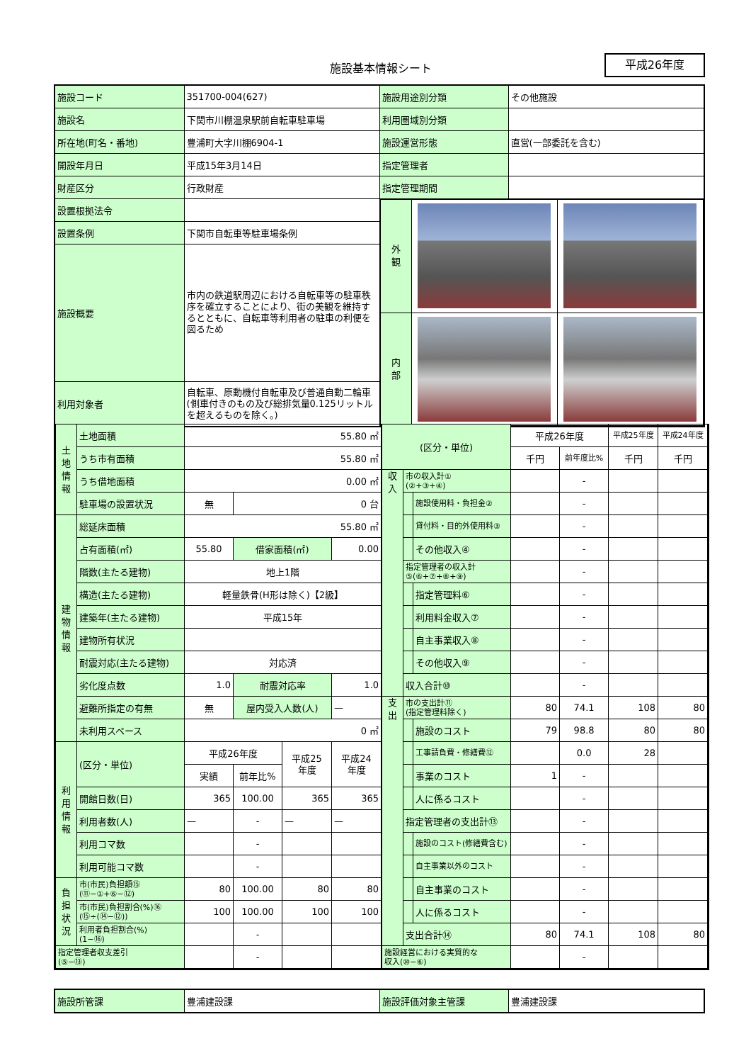施設基本情報シート 平成26年度
| 施設コード | 351700-004(627) | 施設用途別分類 | その他施設 |
| 施設名 | 下関市川棚温泉駅前自転車駐車場 | 利用圏域別分類 | |
| 所在地(町名・番地) | 豊浦町大字川棚6904-1 | 施設運営形態 | 直営(一部委託を含む) |
| 開設年月日 | 平成15年3月14日 | 指定管理者 | |
| 財産区分 | 行政財産 | 指定管理期間 | |
| 設置根拠法令 | | / 外 観 / / / / 内 部 / / / | |
| 設置条例 | 下関市自転車等駐車場条例 | | |
| 施設概要 | 市内の鉄道駅周辺における自転車等の駐車秩序を確立することにより、街の美観を維持するとともに、自転車等利用者の駐車の利便を図るため | | |
| 利用対象者 | 自転車、原動機付自転車及び普通自動二輪車(側車付きのもの及び総排気量0.125リットルを超えるものを除く。) | | |
| 土 地 情 報 | 土地面積 | 55.80 ㎡ | | | |
| | うち市有面積 | 55.80 ㎡ | | | |
| | うち借地面積 | 0.00 ㎡ | | | |
| | 駐車場の設置状況 | 無 | 0 台 | | |
| 建 物 情 報 | 総延床面積 | 55.80 ㎡ | | | |
| | 占有面積(㎡) | 55.80 | 借家面積(㎡) | | 0.00 |
| | 階数(主たる建物) | 地上1階 | | | |
| | 構造(主たる建物) | 軽量鉄骨(H形は除く)【2級】 | | | |
| | 建築年(主たる建物) | 平成15年 | | | |
| | 建物所有状況 | | | | |
| | 耐震対応(主たる建物) | 対応済 | | | |
| | 劣化度点数 | 1.0 | 耐震対応率 | | 1.0 |
| | 避難所指定の有無 | 無 | 屋内受入人数(人) | | — |
| | 未利用スペース | 0 ㎡ | | | |
| 利 用 情 報 | (区分・単位) | 平成26年度 | | 平成25 年度 | 平成24 年度 |
| | | 実績 | 前年比% | | |
| | 開館日数(日) | 365 | 100.00 | 365 | 365 |
| | 利用者数(人) | — | - | — | — |
| | 利用コマ数 | | - | | |
| | 利用可能コマ数 | | - | | |
| 負 担 状 況 | 市(市民)負担額⑮ (⑪−①+⑥−⑫) | 80 | 100.00 | 80 | 80 |
| | 市(市民)負担割合(%)⑯ (⑮÷(⑭−⑫)) | 100 | 100.00 | 100 | 100 |
| | 利用者負担割合(%) (1−⑯) | | - | | |
| 指定管理者収支差引 (⑤−⑬) | | | - | | |
| (区分・単位) | | | 平成26年度 | | 平成25年度 | 平成24年度 |
| | | | 千円 | 前年度比% | 千円 | 千円 |
| 収 入 | 市の収入計① (②+③+④) | | | - | | |
| | | 施設使用料・負担金② | | - | | |
| | | 貸付料・目的外使用料③ | | - | | |
| | | その他収入④ | | - | | |
| | 指定管理者の収入計 ⑤(⑥+⑦+⑧+⑨) | | | - | | |
| | | 指定管理料⑥ | | - | | |
| | | 利用料金収入⑦ | | - | | |
| | | 自主事業収入⑧ | | - | | |
| | | その他収入⑨ | | - | | |
| | 収入合計⑩ | | | - | | |
| 支 出 | 市の支出計⑪ (指定管理料除く) | | 80 | 74.1 | 108 | 80 |
| | | 施設のコスト | 79 | 98.8 | 80 | 80 |
| | | 工事請負費・修繕費⑫ | | 0.0 | 28 | |
| | | 事業のコスト | 1 | - | | |
| | | 人に係るコスト | | - | | |
| | 指定管理者の支出計⑬ | | | - | | |
| | | 施設のコスト(修繕費含む) | | - | | |
| | | 自主事業以外のコスト | | - | | |
| | | 自主事業のコスト | | - | | |
| | | 人に係るコスト | | - | | |
| | 支出合計⑭ | | 80 | 74.1 | 108 | 80 |
| 施設経営における実質的な 収入(⑩−⑥) | | | | - | | |
| 施設所管課 | 豊浦建設課 | 施設評価対象主管課 | 豊浦建設課 |